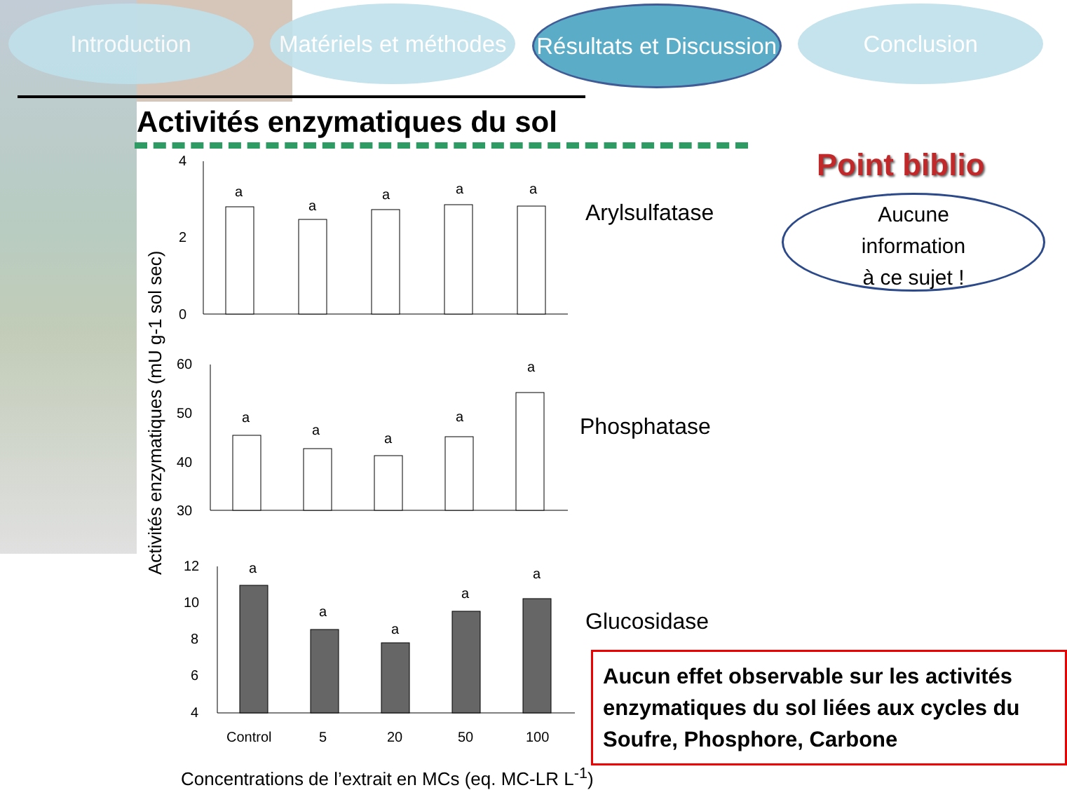Introduction Matériels et méthodes
Résultats et Discussion
Conclusion
Activités enzymatiques du sol
Activités enzymatiques (mU g-1 sol sec)
4
2
0
60
50
40
30
12
10
8
6
4
a
a
a
a
a
a
a
a
a
a
a
a
a
a
a
Control
5
20
50
100
Arylsulfatase
Phosphatase
Glucosidase
Concentrations de l’extrait en MCs (eq. MC-LR L<sup>-1</sup>)
Point biblio
Aucune
information
à ce sujet !
Aucun effet observable sur les activités enzymatiques du sol liées aux cycles du Soufre, Phosphore, Carbone